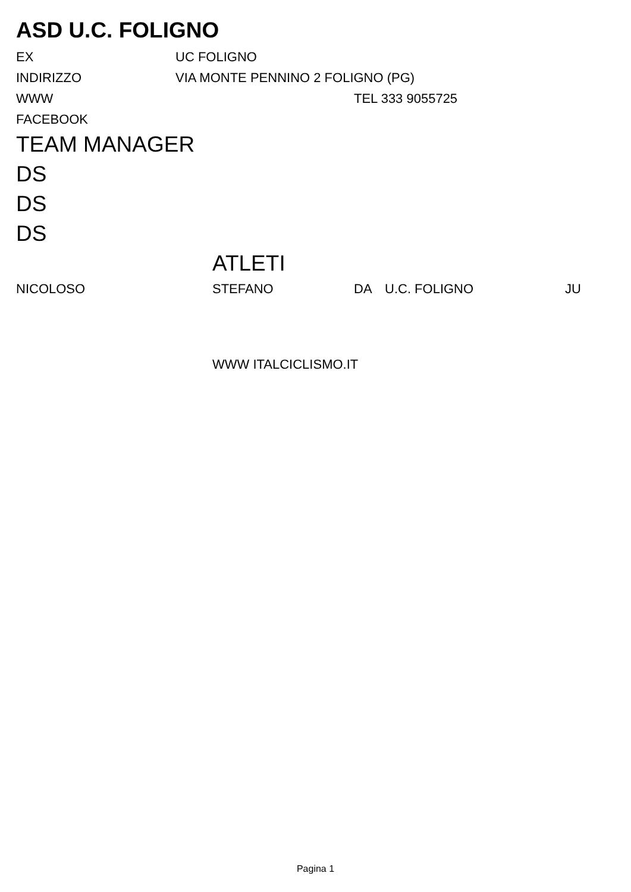ASD U.C. FOLIGNO
EX UC FOLIGNO
INDIRIZZO VIA MONTE PENNINO 2 FOLIGNO (PG)
WWW TEL 333 9055725
FACEBOOK
TEAM MANAGER
DS
DS
DS
ATLETI
NICOLOSO STEFANO DA U.C. FOLIGNO JU
WWW ITALCICLISMO.IT
Pagina 1